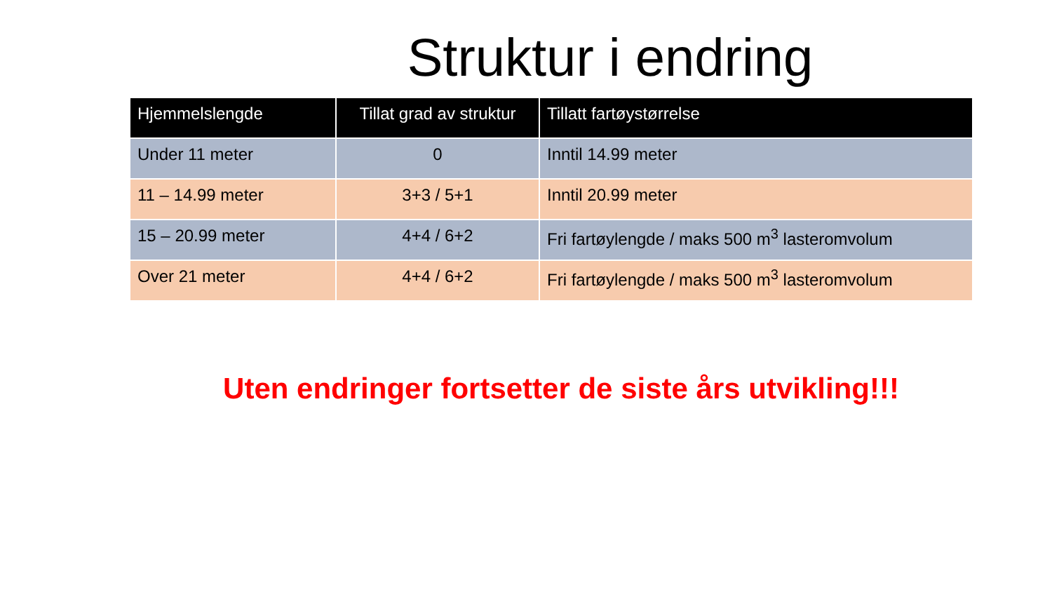Struktur i endring
| Hjemmelslengde | Tillat grad av struktur | Tillatt fartøystørrelse |
| --- | --- | --- |
| Under 11 meter | 0 | Inntil 14.99 meter |
| 11 – 14.99 meter | 3+3 / 5+1 | Inntil 20.99 meter |
| 15 – 20.99 meter | 4+4 / 6+2 | Fri fartøylengde / maks 500 m<sup>3</sup> lasteromvolum |
| Over 21 meter | 4+4 / 6+2 | Fri fartøylengde / maks 500 m<sup>3</sup> lasteromvolum |
Uten endringer fortsetter de siste års utvikling!!!